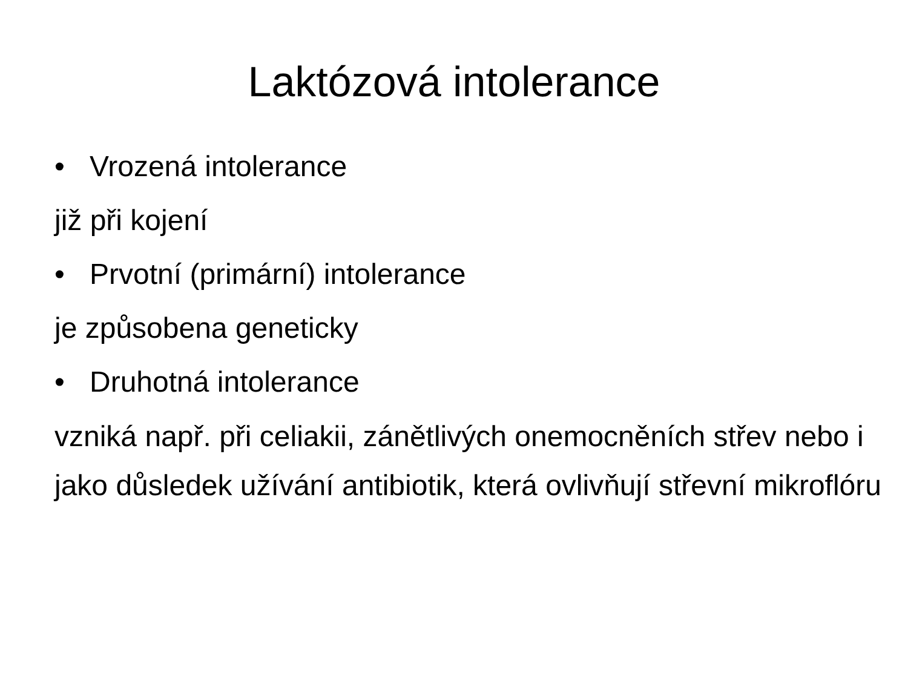Laktózová intolerance
• Vrozená intolerance
již při kojení
• Prvotní (primární) intolerance
je způsobena geneticky
• Druhotná intolerance
vzniká např. při celiakii, zánětlivých onemocněních střev nebo i jako důsledek užívání antibiotik, která ovlivňují střevní mikroflóru